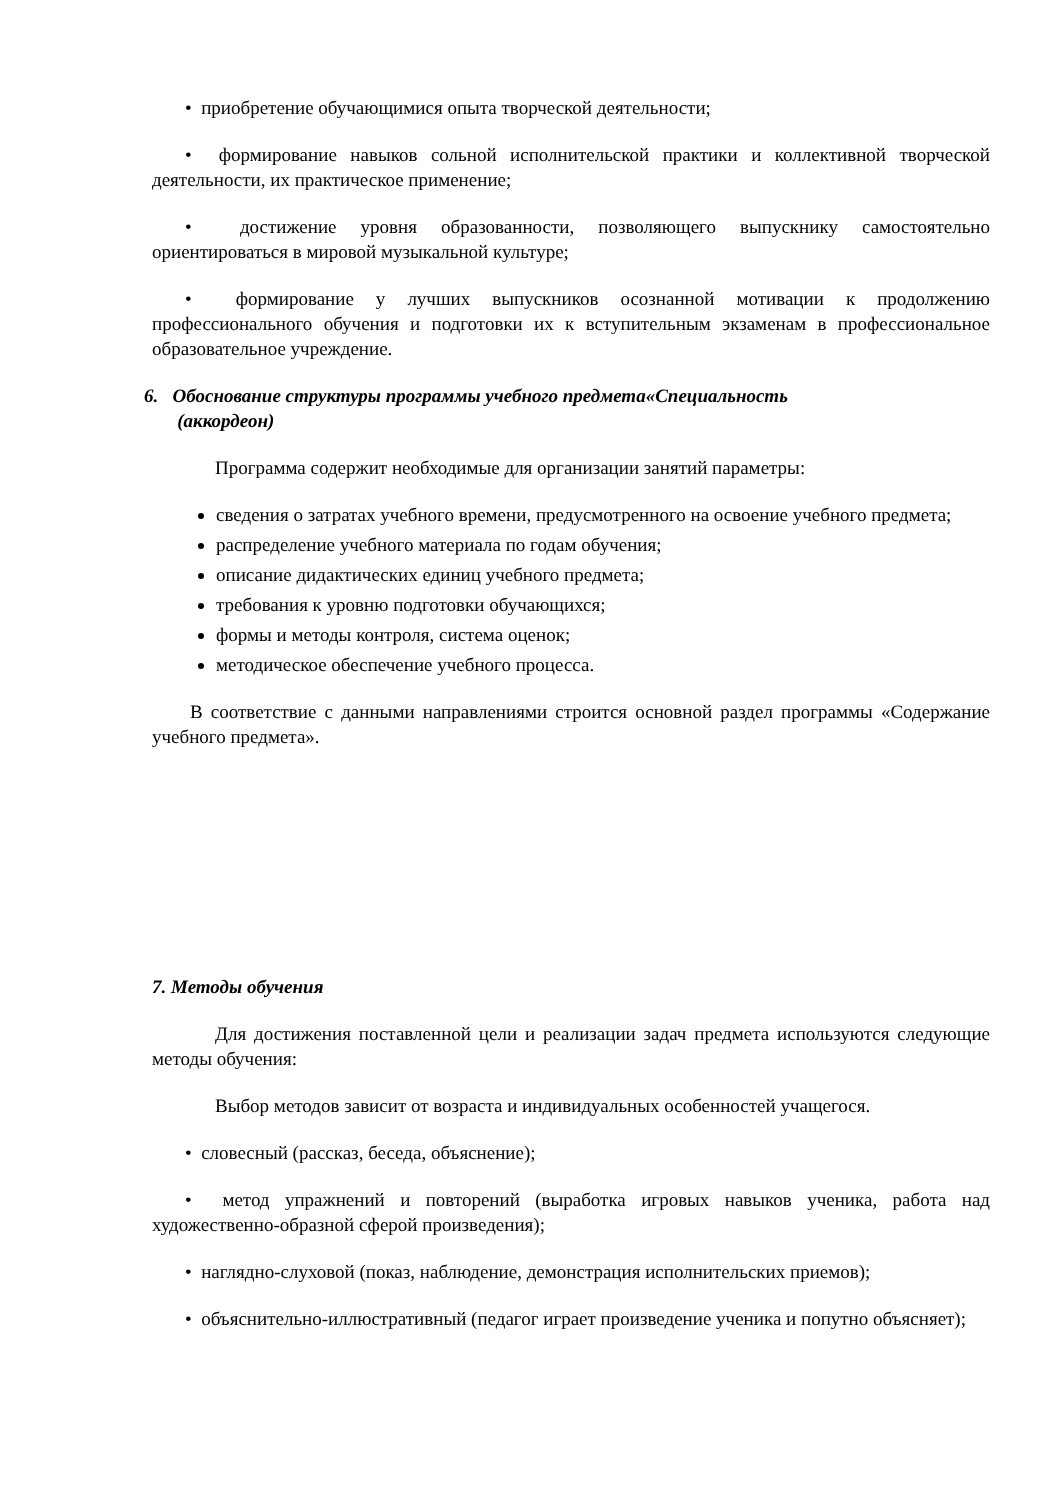• приобретение обучающимися опыта творческой деятельности;
• формирование навыков сольной исполнительской практики и коллективной творческой деятельности, их практическое применение;
• достижение уровня образованности, позволяющего выпускнику самостоятельно ориентироваться в мировой музыкальной культуре;
• формирование у лучших выпускников осознанной мотивации к продолжению профессионального обучения и подготовки их к вступительным экзаменам в профессиональное образовательное учреждение.
6. Обоснование структуры программы учебного предмета«Специальность
(аккордеон)
Программа содержит необходимые для организации занятий параметры:
сведения о затратах учебного времени, предусмотренного на освоение учебного предмета;
распределение учебного материала по годам обучения;
описание дидактических единиц учебного предмета;
требования к уровню подготовки обучающихся;
формы и методы контроля, система оценок;
методическое обеспечение учебного процесса.
В соответствие с данными направлениями строится основной раздел программы «Содержание учебного предмета».
7. Методы обучения
Для достижения поставленной цели и реализации задач предмета используются следующие методы обучения:
Выбор методов зависит от возраста и индивидуальных особенностей учащегося.
• словесный (рассказ, беседа, объяснение);
• метод упражнений и повторений (выработка игровых навыков ученика, работа над художественно-образной сферой произведения);
• наглядно-слуховой (показ, наблюдение, демонстрация исполнительских приемов);
• объяснительно-иллюстративный (педагог играет произведение ученика и попутно объясняет);